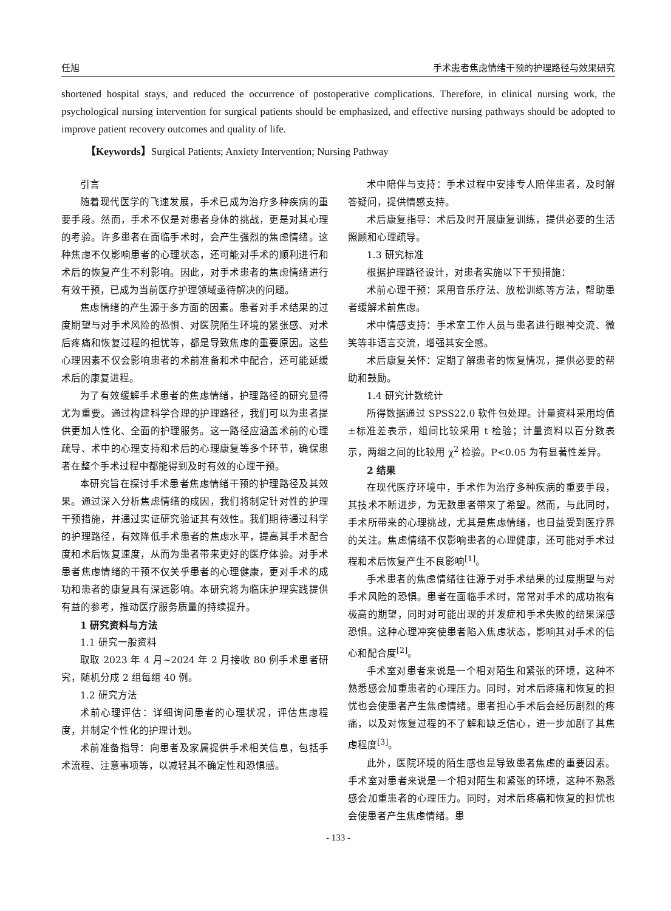任旭 手术患者焦虑情绪干预的护理路径与效果研究
shortened hospital stays, and reduced the occurrence of postoperative complications. Therefore, in clinical nursing work, the psychological nursing intervention for surgical patients should be emphasized, and effective nursing pathways should be adopted to improve patient recovery outcomes and quality of life.
【Keywords】Surgical Patients; Anxiety Intervention; Nursing Pathway
引言
随着现代医学的飞速发展，手术已成为治疗多种疾病的重要手段。然而，手术不仅是对患者身体的挑战，更是对其心理的考验。许多患者在面临手术时，会产生强烈的焦虑情绪。这种焦虑不仅影响患者的心理状态，还可能对手术的顺利进行和术后的恢复产生不利影响。因此，对手术患者的焦虑情绪进行有效干预，已成为当前医疗护理领域亟待解决的问题。
焦虑情绪的产生源于多方面的因素。患者对手术结果的过度期望与对手术风险的恐惧、对医院陌生环境的紧张感、对术后疼痛和恢复过程的担忧等，都是导致焦虑的重要原因。这些心理因素不仅会影响患者的术前准备和术中配合，还可能延缓术后的康复进程。
为了有效缓解手术患者的焦虑情绪，护理路径的研究显得尤为重要。通过构建科学合理的护理路径，我们可以为患者提供更加人性化、全面的护理服务。这一路径应涵盖术前的心理疏导、术中的心理支持和术后的心理康复等多个环节，确保患者在整个手术过程中都能得到及时有效的心理干预。
本研究旨在探讨手术患者焦虑情绪干预的护理路径及其效果。通过深入分析焦虑情绪的成因，我们将制定针对性的护理干预措施，并通过实证研究验证其有效性。我们期待通过科学的护理路径，有效降低手术患者的焦虑水平，提高其手术配合度和术后恢复速度，从而为患者带来更好的医疗体验。对手术患者焦虑情绪的干预不仅关乎患者的心理健康，更对手术的成功和患者的康复具有深远影响。本研究将为临床护理实践提供有益的参考，推动医疗服务质量的持续提升。
1 研究资料与方法
1.1 研究一般资料
取取 2023 年 4 月~2024 年 2 月接收 80 例手术患者研究，随机分成 2 组每组 40 例。
1.2 研究方法
术前心理评估：详细询问患者的心理状况，评估焦虑程度，并制定个性化的护理计划。
术前准备指导：向患者及家属提供手术相关信息，包括手术流程、注意事项等，以减轻其不确定性和恐惧感。
术中陪伴与支持：手术过程中安排专人陪伴患者，及时解答疑问，提供情感支持。
术后康复指导：术后及时开展康复训练，提供必要的生活照顾和心理疏导。
1.3 研究标准
根据护理路径设计，对患者实施以下干预措施：
术前心理干预：采用音乐疗法、放松训练等方法，帮助患者缓解术前焦虑。
术中情感支持：手术室工作人员与患者进行眼神交流、微笑等非语言交流，增强其安全感。
术后康复关怀：定期了解患者的恢复情况，提供必要的帮助和鼓励。
1.4 研究计数统计
所得数据通过 SPSS22.0 软件包处理。计量资料采用均值±标准差表示，组间比较采用 t 检验；计量资料以百分数表示，两组之间的比较用 χ<sup>2</sup> 检验。P<0.05 为有显著性差异。
2 结果
在现代医疗环境中，手术作为治疗多种疾病的重要手段，其技术不断进步，为无数患者带来了希望。然而，与此同时，手术所带来的心理挑战，尤其是焦虑情绪，也日益受到医疗界的关注。焦虑情绪不仅影响患者的心理健康，还可能对手术过程和术后恢复产生不良影响<sup>[1]</sup>。
手术患者的焦虑情绪往往源于对手术结果的过度期望与对手术风险的恐惧。患者在面临手术时，常常对手术的成功抱有极高的期望，同时对可能出现的并发症和手术失败的结果深感恐惧。这种心理冲突使患者陷入焦虑状态，影响其对手术的信心和配合度<sup>[2]</sup>。
手术室对患者来说是一个相对陌生和紧张的环境，这种不熟悉感会加重患者的心理压力。同时，对术后疼痛和恢复的担忧也会使患者产生焦虑情绪。患者担心手术后会经历剧烈的疼痛，以及对恢复过程的不了解和缺乏信心，进一步加剧了其焦虑程度<sup>[3]</sup>。
此外，医院环境的陌生感也是导致患者焦虑的重要因素。手术室对患者来说是一个相对陌生和紧张的环境，这种不熟悉感会加重患者的心理压力。同时，对术后疼痛和恢复的担忧也会使患者产生焦虑情绪。患
- 133 -